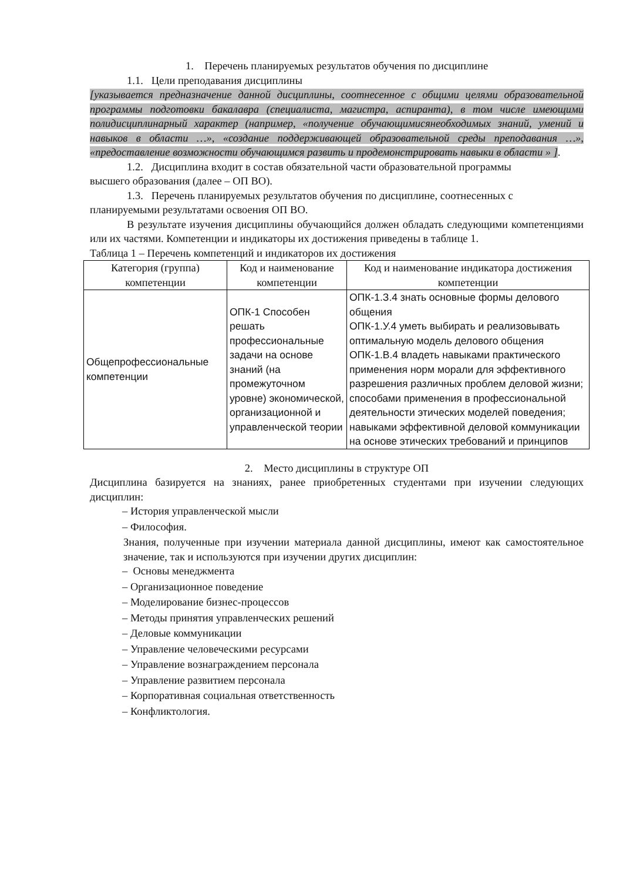1. Перечень планируемых результатов обучения по дисциплине
1.1. Цели преподавания дисциплины
[указывается предназначение данной дисциплины, соотнесенное с общими целями образовательной программы подготовки бакалавра (специалиста, магистра, аспиранта), в том числе имеющими полидисциплинарный характер (например, «получение обучающимисянеобходимых знаний, умений и навыков в области …», «создание поддерживающей образовательной среды преподавания …», «предоставление возможности обучающимся развить и продемонстрировать навыки в области » ].
1.2. Дисциплина входит в состав обязательной части образовательной программы
высшего образования (далее – ОП ВО).
1.3. Перечень планируемых результатов обучения по дисциплине, соотнесенных с
планируемыми результатами освоения ОП ВО.
В результате изучения дисциплины обучающийся должен обладать следующими компетенциями или их частями. Компетенции и индикаторы их достижения приведены в таблице 1.
Таблица 1 – Перечень компетенций и индикаторов их достижения
| Категория (группа) компетенции | Код и наименование компетенции | Код и наименование индикатора достижения компетенции |
| --- | --- | --- |
| Общепрофессиональные компетенции | ОПК-1 Способен решать профессиональные задачи на основе знаний (на промежуточном уровне) экономической, организационной и управленческой теории | ОПК-1.З.4 знать основные формы делового общения ОПК-1.У.4 уметь выбирать и реализовывать оптимальную модель делового общения ОПК-1.В.4 владеть навыками практического применения норм морали для эффективного разрешения различных проблем деловой жизни; способами применения в профессиональной деятельности этических моделей поведения; навыками эффективной деловой коммуникации на основе этических требований и принципов |
2. Место дисциплины в структуре ОП
Дисциплина базируется на знаниях, ранее приобретенных студентами при изучении следующих дисциплин:
– История управленческой мысли
– Философия.
Знания, полученные при изучении материала данной дисциплины, имеют как самостоятельное значение, так и используются при изучении других дисциплин:
– Основы менеджмента
– Организационное поведение
– Моделирование бизнес-процессов
– Методы принятия управленческих решений
– Деловые коммуникации
– Управление человеческими ресурсами
– Управление вознаграждением персонала
– Управление развитием персонала
– Корпоративная социальная ответственность
– Конфликтология.